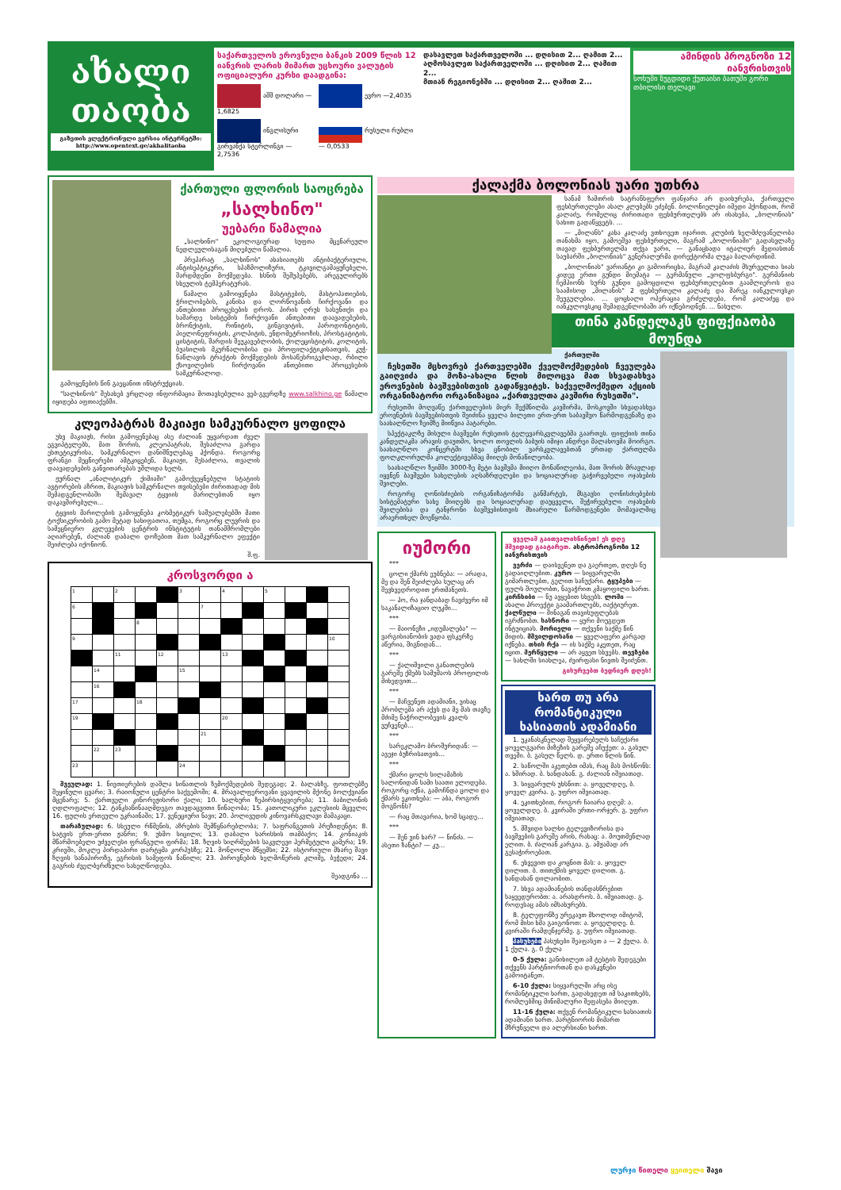ახალი თაობა
გაზეთის ელექტრონული ვერსია ინტერნეტში: http://www.opentext.ge/akhalitaoba
საქართველოს ეროვნული ბანკის 2009 წლის 12 იანვრის ლარის მიმართ უცხოური ვალუტის ოფიციალური კურსი დაადგინა:
აშშ დოლარი — 1,6825
ევრო —2,4035
ინგლისური გირვანქა სტერლინგი — 2,7536
რუსული რუბლი — 0,0533
დასავლეთ საქართველოში ... დღისით 2... ღამით 2...
აღმოსავლეთ საქართველოში ... დღისით 2... ღამით 2...
მთიან რეგიონებში ... დღისით 2... ღამით 2...
ამინდის პროგნოზი 12 იანვრისთვის
სოხუმი ზუგდიდი ქუთაისი ბათუმი გორი თბილისი თელავი
ქართული ფლორის საოცრება
„სალხინო"
უებარი წამალია
„სალხინო" ეკოლოგიურად სუფთა მცენარეული ნედლეულისაგან მიღებული წამალია.
პრეპარატ „სალხინოს" ახასიათებს ანტიბაქტერიული, ანტისეპტიკური, სპაზმოლიზური, ტკივილგამაყუჩებელი, შარდმდენი მოქმედება. ხსნის შეშუპებებს, არეგულირებს სხეულის ტემპერატურას.
წამალი გამოიყენება მასტიტების, მასტოპათიების, ჭრილობების, კანისა და ლორწოვანის ჩირქოვანი და ანთებითი პროცესების დროს. პირის ღრუს სასუნთქი და საშარდე სისტემის ჩირქოვანი ანთებითი დაავადებების, ბრონქიტის, რინიტის, გინგივიტის, პაროდონტიტის, პიელონეფრიტის, კოლპიტის, ენდომეტრიოზის, პროსტატიტის, ცისტიტის, შარდის შეუკავებლობის, ქოლეცისტიტის, კოლიტის, ბუასილის მკურნალობისა და პროფილაქტიკისათვის, კუჭ-ნაწლავის ტრაქტის მოქმედების მოსაწესრიგებლად, რბილი ქსოვილების ჩირქოვანი ანთებითი პროცესების სამკურნალოდ.
გამოყენების წინ გაეცანით ინსტრუქციას.
"სალხინოს" შესახებ ვრცლად ინფორმაცია მოთავსებულია ვებ-გვერდზე www.salkhino.ge წამალი იყიდება აფთიაქებში.
კლეოპატრას მაკიაჟი სამკურნალო ყოფილა
უხვ მაკიაჟს, რისი გამოყენებაც ასე ძალიან უყვარდათ ძველ ეგვიპტელებს, მათ შორის, კლეოპატრას, შესაძლოა გარდა ესთეტიკურისა, სამკურნალო დანიშნულებაც ჰქონდა. როგორც ფრანგი მეცნიერები ამტკიცებენ, მაკიაჟი, შესაძლოა, თვალის დაავადებების განვითარებას უშლიდა ხელს.
ჟურნალ „ანალიტიკურ ქიმიაში" გამოქვეყნებული სტატიის ავტორების აზრით, მაკიაჟის სამკურნალო თვისებები ძირითადად მის შემადგენლობაში შემავალ ტყვიის მარილებთან იყო დაკავშირებული...
ტყვიის მარილების გამოყენება კოსმეტიკურ საშუალებებში მათი ტოქსიკურობის გამო მეტად სახიფათოა, თუმცა, როგორც ლუვრის და სამეცნიერო კვლევების ცენტრის ინსტიტუტის თანამშრომლები აღიარებენ, ძალიან დაბალი დოზებით მათ სამკურნალო ეფექტი შეიძლება იქონიონ.
შ.ფ.
კროსვორდი ა
| 1 | | 2 | | | 3 | | 4 | | 5 | | | |
| 6 | | | | | | 7 | | | | | | |
| | | | 8 | | | | | | | | | |
| 9 | | | | | | | | | | | | 10 |
| | | 11 | | 12 | | | 13 | | | | | |
| | 14 | | | | 15 | | | | | | | |
| | 16 | | | | | | | | | | | |
| 17 | | | 18 | | | | | | | | | |
| 19 | | | | | | | 20 | | | | | |
| | | | | | | 21 | | | | | | |
| | 22 | 23 | | | | | | | | | | |
| 23 | | | | | 24 | | | | | | | |
შვეულად: 1. ნივთიერების დაშლა სინათლის ზემოქმედების შედეგად; 2. ბალახზე, ფოთლებზე შეყინული ცვარი; 3. რაიონული ცენტრი საქვემოში; 4. მრავალფეროვანი ყვავილის მქონე ბოლქვიანი მცენარე; 5. ქართველი კინორეჟისორი ქალი; 10. ხალხური ზეპირსიტყვიერება; 11. ბაბილონის ღდლოფალი; 12. ტანკსაწინააღმდეგო თავდაცვითი წინაღობა; 15. კათოლიკური ეკლესიის მცველი; 16. ფულის ერთეული უკრაინაში; 17. ვენეციური ნავი; 20. პოლივუდის კინოვარსკვლავი მამაკაცი.
თარაზულად: 6. სხეული რწმენის, აზრების შემწყნარებლობა; 7. საფრანგეთის პრეზიდენტი; 8. ხატვის ერთ-ერთი ჟანრი; 9. უხმო სიცილი; 13. დაბალი ხარისხის თამბაქო; 14. კონიაკის მწარმოებელი უძველესი ფრანგული ფირმა; 18. ზღვის სიღრმეების საკვლევი ჰერმეტული კამერა; 19. კრივში, მოკლე პირდაპირი დარტყმა კორპუსზე; 21. მონღოლი მწყემსი; 22. ისტორიული მხარე შავი ზღვის სანაპიროზე, ეგრისის სამეფოს ნაწილი; 23. პიროვნების ხელმოწერის კლიშე, ბეჭედი; 24. გაგრის ძველბერძნული სახელწოდება.
შეადგინა ...
ქალაქმა ბოლონიას უარი უთხრა
სანამ ზამთრის სატრანსფერო ფანჯარა არ დაიხურება, ქართველი ფეხბურთელები ახალ კლუბებს ეძებენ. ბოლონიელები იმედი ჰქონდათ, რომ კალაძე, რომელიც ძირითადი ფეხბურთელებს არ ისახება, „ბოლონიას" სახით გადაწყვეტს. ...
— „მილანს" კახა კალაძე ვთხოვეთ იჯარით. კლუბის ხელმძღვანელობა თანახმა იყო, გამოეშვა ფეხბურთელი, მაგრამ „ბოლონიაში" გადასვლაზე თავად ფეხბურთელმა თქვა უარი, — განაცხადა იტალიურ მედიასთან საუბარში „ბოლონიას" გენერალურმა დირექტორმა ლუკა ბალარდინიმ.
„ბოლონიას" ვარიანტი კი გამოირიცხა, მაგრამ კალაძის მსურველთა სიას კიდევ ერთი გუნდი მიემატა — გერმანული „ვოლფსბურგი". გერმანიის ჩემპიონს სურს გუნდი გამოცდილი ფეხბურთელებით გაამლიეროს და საამისოდ „მილანის" 2 ფეხბურთელი კალაძე და მარეკ იანკულოვსკი შეუგულებია. ... ცოცხალი ოპერაცია გრძელდება, რომ კალაძეც და იანკულოვსკიც შემადგენლობაში არ იქნებოდნენ. ... ნახული.
თინა კანდელაკს ფიფქიაობა მოუნდა
ქართულში
ჩესეთში მცხოვრებ ქართველებში ქველმოქმედების ჩვეულება გაიღვიძა და მოზა-ახალი წლის მილოცვა მათ სხვადასხვა ეროვნების ბავშვებისთვის გადაწყვიტეს. საქველმოქმედო აქციის ორგანიზატორი ორგანიზაცია „ქართველთა კავშირი რუსეთში".
რუსეთში მოღვაწე ქართველების მიერ შექმნილმა კავშირმა, მოსკოვში სხვადასხვა ეროვნების ბავშვებისთვის შეიძინა ყველა ბილეთი ერთ-ერთ საბავშვო წარმოდგენაზე და საახალწლო ზეიმზე მიიწვია პატარები.
სპექტაკლზე მისული ბავშვები რუსეთის ტელევარსკვლავებმა გაართეს. ფიფქიის თინა კანდელაკმა არავის დაუთმო, ხოლო თოვლის ბაბუის იმიჯი ანდრეი მალახოვმა მოირგო. საახალწლო კონცერტში სხვა ცნობილ ვარსკვლავებთან ერთად ქართულმა ფოლკლორულმა კოლექტივებმაც მიიღეს მონაწილეობა.
საახალწლო ზეიმში 3000-ზე მეტი ბავშვმა მიიღო მონაწილეობა, მათ შორის მრავლად იყვნენ ბავშვები სახელების აღსაზრდელები და სოციალურად გაჭირვებული ოჯახების შვილები.
როგორც ღონისძიების ორგანიზატორმა განმარტეს, მსგავსი ღონისძიებების სისტემატური სახე მიიღებს და სოციალურად დაუცველი, შეჭირვებული ოჯახების შვილებისა და ტანჯრონი ბავშვებისთვის მხიარული წარმოდგენები მომავალშიც არაერთხელ მოეწყობა.
იუმორი
***
ცოლი ქმარს ეუბნება: — არადა, მე და შენ შეიძლება სულაც არ შევხვედროდით ერთმანეთს.
— ჰო, რა ჯანდაბად ჩავძვერი იმ საკანალიზაციო ლუკში...
***
— მაიონეზი „იდუმალება" — ვარგისიანობის ვადა ფსკერზე აწერია, შიგნიდან...
***
— ქალიშვილი განათლების გარეშე ქმებს სამუშაოს პროფილის მიხედვით...
***
— მაჩვენეთ ადამიანი, ვისაც პრობლემა არ აქვს და მე მას თავზე მძიმე ნაჭრილობევის კვალს ვუჩვენებ...
***
სარეკლამო ბროშურიდან: — ავეჯი ბუზრისათვის...
***
ქმარი ცოლს სილამაზის სალონიდან სამი საათი ელოდება. როგორც იქნა, გამოჩნდა ცოლი და ქმარს ეკითხება: — აბა, როგორ მოგწონს?
— რაც მთავარია, ხომ სცადე...
***
— შენ ვინ ხარ? — ნინძა. — ასეთი ზანტი? — კუ...
ყველამ გაითვალისწინეთ! ეს დღე მშვიდად გაატარეთ. ასტროპროგნოზი 12 იანვრისთვის
ვერძი — დაისვენეთ და გაერთეთ, დღეს ნუ გადაიღლებით. კურო — სიყვარულში გიმართლებთ, გელით საჩუქარი. ტყუპები — ფულს შოულობთ, ნავაჭრით კმაყოფილი ხართ. კირჩხიბი — ნუ ავყებით სხვებს. ლომი — ახალი პროექტი გაამართლებს, იაქტიურეთ. ქალწული — შინაგან თავისუფლებას იგრძნობთ. სასწორი — ყური მოუგდეთ ინტუიციას. მორიელი — თქვენი საქმე წინ მიდის. მშვილდოსანი — ყველაფერი კარგად იქნება. თხის რქა — ის საქმე აკეთეთ, რაც იცით. მერწყული — არ აყვეთ სხვებს. თევზები — სახლში სიახლეა, ძვირფასი ნივთს შეიძენთ.
გისურვებთ ბედნიერ დღეს!
ხართ თუ არა რომანტიკული ხასიათის ადამიანი
1. უკანასკნელად შეყვარებულს საჩუქარი ყოველგვარი მიზეზის გარეშე აჩუქეთ: ა. გასულ თვეში. ბ. გასულ წელს. დ. ერთი წლის წინ.
2. საწოლში აკეთებთ იმას, რაც მას მოსწონს: ა. ხშირად. ბ. ხანდახან. გ. ძალიან იშვიათად.
3. სიყვარულს უხსნით: ა. ყოველდღე, ბ. ყოველ კვირა. გ. უფრო იშვიათად.
4. ეკითხებით, როგორ ჩაიარა დღემ: ა. ყოველდღე. ბ. კვირაში ერთი-ორჯერ. გ. უფრო იშვიათად.
5. მშვიდი ხალხი ტელევიზორისა და ბავშვების გარეშე არის, რახაც: ა. მოუთმენლად ელით. ბ. ძალიან კარგია. გ. ამჟამად არ გესაჭიროებათ.
6. ეხვევით და კოცნით მას: ა. ყოველ დილით. ბ. თითქმის ყოველ დილით. გ. ხანდახან დილაობით.
7. სხვა ადამიანების თანდასწრებით საყვედურობთ: ა. არასდროს. ბ. იშვიათად. გ. როდესაც ამას იმსახურებს.
8. ტელეფონზე ურეკავთ მხოლოდ იმიტომ, რომ მისი ხმა გაიგონოთ: ა. ყოველდღე. ბ. კვირაში რამდენჯერმე. გ. უფრო იშვიათად.
პასუხები პასუხები შეაფასეთ ა — 2 ქულა. ბ. 1 ქულა. გ. 0 ქულა
0-5 ქულა: განიხილეთ ამ ტესტის შედეგები თქვენს პარტნიორთან და დასკვნები გამოიტანეთ.
6-10 ქულა: სიყვარულში არც ისე რომანტიკული ხართ, გადახედეთ იმ საკითხებს, რომლებშიც მინიმალური შეფასება მიიღეთ.
11-16 ქულა: თქვენ რომანტიკული ხასიათის ადამიანი ხართ. პარტნიორის მიმართ მზრუნველი და ალერსიანი ხართ.
ლურჯი წითელი ყვითელი შავი